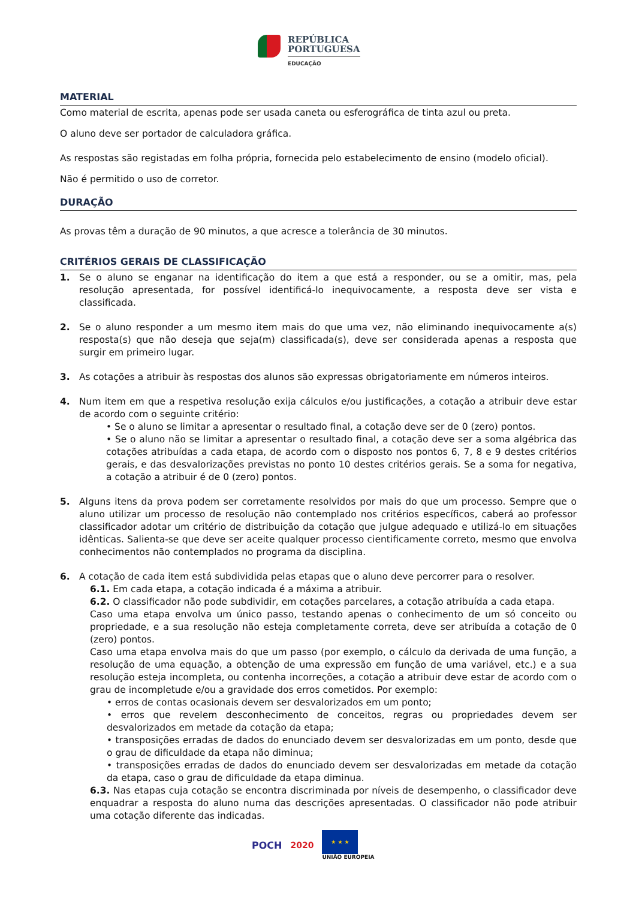REPÚBLICA
PORTUGUESA
EDUCAÇÃO
MATERIAL
Como material de escrita, apenas pode ser usada caneta ou esferográfica de tinta azul ou preta.
O aluno deve ser portador de calculadora gráfica.
As respostas são registadas em folha própria, fornecida pelo estabelecimento de ensino (modelo oficial).
Não é permitido o uso de corretor.
DURAÇÃO
As provas têm a duração de 90 minutos, a que acresce a tolerância de 30 minutos.
CRITÉRIOS GERAIS DE CLASSIFICAÇÃO
1. Se o aluno se enganar na identificação do item a que está a responder, ou se a omitir, mas, pela resolução apresentada, for possível identificá-lo inequivocamente, a resposta deve ser vista e classificada.
2. Se o aluno responder a um mesmo item mais do que uma vez, não eliminando inequivocamente a(s) resposta(s) que não deseja que seja(m) classificada(s), deve ser considerada apenas a resposta que surgir em primeiro lugar.
3. As cotações a atribuir às respostas dos alunos são expressas obrigatoriamente em números inteiros.
4. Num item em que a respetiva resolução exija cálculos e/ou justificações, a cotação a atribuir deve estar de acordo com o seguinte critério:
• Se o aluno se limitar a apresentar o resultado final, a cotação deve ser de 0 (zero) pontos.
• Se o aluno não se limitar a apresentar o resultado final, a cotação deve ser a soma algébrica das cotações atribuídas a cada etapa, de acordo com o disposto nos pontos 6, 7, 8 e 9 destes critérios gerais, e das desvalorizações previstas no ponto 10 destes critérios gerais. Se a soma for negativa, a cotação a atribuir é de 0 (zero) pontos.
5. Alguns itens da prova podem ser corretamente resolvidos por mais do que um processo. Sempre que o aluno utilizar um processo de resolução não contemplado nos critérios específicos, caberá ao professor classificador adotar um critério de distribuição da cotação que julgue adequado e utilizá-lo em situações idênticas. Salienta-se que deve ser aceite qualquer processo cientificamente correto, mesmo que envolva conhecimentos não contemplados no programa da disciplina.
6. A cotação de cada item está subdividida pelas etapas que o aluno deve percorrer para o resolver.
6.1. Em cada etapa, a cotação indicada é a máxima a atribuir.
6.2. O classificador não pode subdividir, em cotações parcelares, a cotação atribuída a cada etapa.
Caso uma etapa envolva um único passo, testando apenas o conhecimento de um só conceito ou propriedade, e a sua resolução não esteja completamente correta, deve ser atribuída a cotação de 0 (zero) pontos.
Caso uma etapa envolva mais do que um passo (por exemplo, o cálculo da derivada de uma função, a resolução de uma equação, a obtenção de uma expressão em função de uma variável, etc.) e a sua resolução esteja incompleta, ou contenha incorreções, a cotação a atribuir deve estar de acordo com o grau de incompletude e/ou a gravidade dos erros cometidos. Por exemplo:
• erros de contas ocasionais devem ser desvalorizados em um ponto;
• erros que revelem desconhecimento de conceitos, regras ou propriedades devem ser desvalorizados em metade da cotação da etapa;
• transposições erradas de dados do enunciado devem ser desvalorizadas em um ponto, desde que o grau de dificuldade da etapa não diminua;
• transposições erradas de dados do enunciado devem ser desvalorizadas em metade da cotação da etapa, caso o grau de dificuldade da etapa diminua.
6.3. Nas etapas cuja cotação se encontra discriminada por níveis de desempenho, o classificador deve enquadrar a resposta do aluno numa das descrições apresentadas. O classificador não pode atribuir uma cotação diferente das indicadas.
POCH 2020
★ ★ ★
UNIÃO EUROPEIA